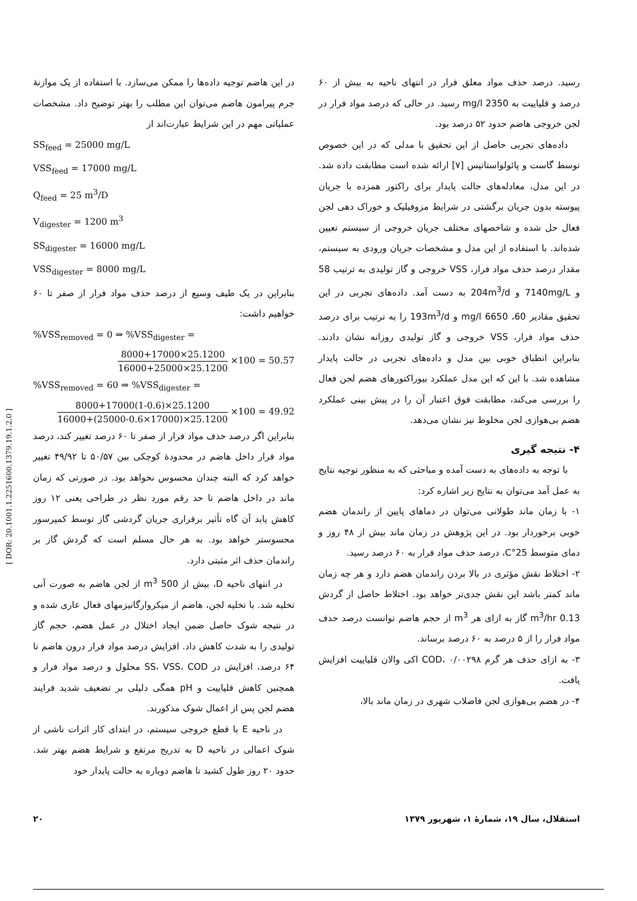در این هاضم توجیه داده‌ها را ممکن می‌سازد. با استفاده از یک موازنهٔ جرم پیرامون هاضم می‌توان این مطلب را بهتر توضیح داد. مشخصات عملیاتی مهم در این شرایط عبارت‌اند از
SS<sub>feed</sub> = 25000 mg/L
VSS<sub>feed</sub> = 17000 mg/L
Q<sub>feed</sub> = 25 m<sup>3</sup>/D
V<sub>digester</sub> = 1200 m<sup>3</sup>
SS<sub>digester</sub> = 16000 mg/L
VSS<sub>digester</sub> = 8000 mg/L
بنابراین در یک طیف وسیع از درصد حذف مواد فرار از صفر تا ۶۰ خواهیم داشت:
%VSS<sub>removed</sub> = 0 ⇒ %VSS<sub>digester</sub> =
8000+17000×25.1200 16000+25000×25.1200 ×100 = 50.57
%VSS<sub>removed</sub> = 60 ⇒ %VSS<sub>digester</sub> =
8000+17000(1-0.6)×25.1200 16000+(25000-0.6×17000)×25.1200 ×100 = 49.92
بنابراین اگر درصد حذف مواد فرار از صفر تا ۶۰ درصد تغییر کند، درصد مواد فرار داخل هاضم در محدودهٔ کوچکی بین ۵۰/۵۷ تا ۴۹/۹۲ تغییر خواهد کرد که البته چندان محسوس نخواهد بود. در صورتی که زمان ماند در داخل هاضم تا حد رقم مورد نظر در طراحی یعنی ۱۲ روز کاهش یابد آن گاه تأثیر برقراری جریان گردشی گاز توسط کمپرسور محسوستر خواهد بود. به هر حال مسلم است که گردش گاز بر راندمان حذف اثر مثبتی دارد.
در انتهای ناحیه D، بیش از 500 m<sup>3</sup> از لجن هاضم به صورت آنی تخلیه شد. با تخلیه لجن، هاضم از میکروارگانیزمهای فعال عاری شده و در نتیجه شوک حاصل ضمن ایجاد اختلال در عمل هضم، حجم گاز تولیدی را به شدت کاهش داد. افزایش درصد مواد فرار درون هاضم تا ۶۴ درصد، افزایش در SS، VSS، COD محلول و درصد مواد فرار و همچنین کاهش قلیاییت و pH همگی دلیلی بر تضعیف شدید فرایند هضم لجن پس از اعمال شوک مذکورند.
در ناحیه E با قطع خروجی سیستم، در ابتدای کار اثرات ناشی از شوک اعمالی در ناحیه D به تدریج مرتفع و شرایط هضم بهتر شد. حدود ۲۰ روز طول کشید تا هاضم دوباره به حالت پایدار خود
رسید. درصد حذف مواد معلق فرار در انتهای ناحیه به بیش از ۶۰ درصد و قلیاییت به 2350 mg/l رسید. در حالی که درصد مواد فرار در لجن خروجی هاضم حدود ۵۲ درصد بود.
داده‌های تجربی حاصل از این تحقیق با مدلی که در این خصوص توسط گاست و پائولواستاتیس [۷] ارائه شده است مطابقت داده شد. در این مدل، معادله‌های حالت پایدار برای راکتور همزده با جریان پیوسته بدون جریان برگشتی در شرایط مزوفیلیک و خوراک دهی لجن فعال حل شده و شاخصهای مختلف جریان خروجی از سیستم تعیین شده‌اند. با استفاده از این مدل و مشخصات جریان ورودی به سیستم، مقدار درصد حذف مواد فرار، VSS خروجی و گاز تولیدی به ترتیب 58 و 7140mg/L و 204m<sup>3</sup>/d به دست آمد. داده‌های تجربی در این تحقیق مقادیر 60، 6650 mg/l و 193m<sup>3</sup>/d را به ترتیب برای درصد حذف مواد فرار، VSS خروجی و گاز تولیدی روزانه نشان دادند. بنابراین انطباق خوبی بین مدل و داده‌های تجربی در حالت پایدار مشاهده شد. با این که این مدل عملکرد بیوراکتورهای هضم لجن فعال را بررسی می‌کند، مطابقت فوق اعتبار آن را در پیش بینی عملکرد هضم بی‌هوازی لجن مخلوط نیز نشان می‌دهد.
۴- نتیجه گیری
با توجه به داده‌های به دست آمده و مباحثی که به منظور توجیه نتایج به عمل آمد می‌توان به نتایج زیر اشاره کرد:
۱- با زمان ماند طولانی می‌توان در دماهای پایین از راندمان هضم خوبی برخوردار بود. در این پژوهش در زمان ماند بیش از ۴۸ روز و دمای متوسط 25°C، درصد حذف مواد فرار به ۶۰ درصد رسید.
۲- اختلاط نقش مؤثری در بالا بردن راندمان هضم دارد و هر چه زمان ماند کمتر باشد این نقش جدی‌تر خواهد بود. اختلاط حاصل از گردش 0.13 m<sup>3</sup>/hr گاز به ازای هر m<sup>3</sup> از حجم هاضم توانست درصد حذف مواد فرار را از ۵ درصد به ۶۰ درصد برساند.
۳- به ازای حذف هر گرم COD، ۰/۰۰۲۹۸ اکی والان قلیاییت افزایش یافت.
۴- در هضم بی‌هوازی لجن فاضلاب شهری در زمان ماند بالا،
۲۰ استقلال، سال ۱۹، شمارهٔ ۱، شهریور ۱۳۷۹
[ DOR: 20.1001.1.2251600.1379.19.1.2.0 ]